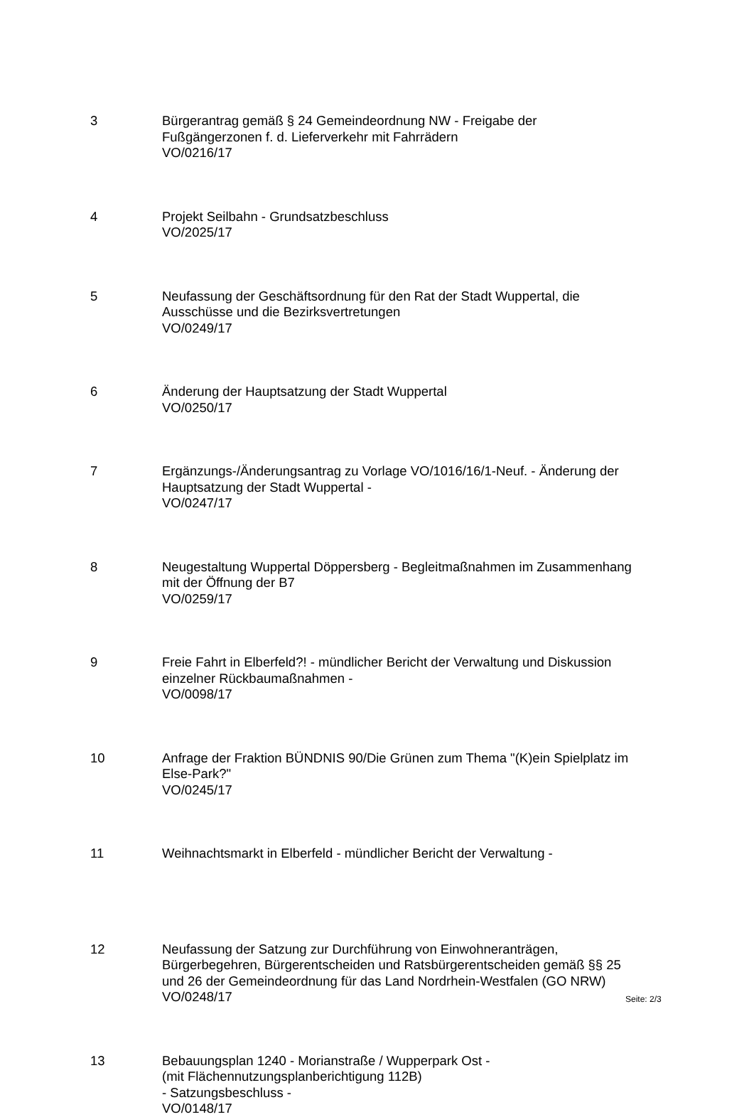3 Bürgerantrag gemäß § 24 Gemeindeordnung NW - Freigabe der
Fußgängerzonen f. d. Lieferverkehr mit Fahrrädern
VO/0216/17
4 Projekt Seilbahn - Grundsatzbeschluss
VO/2025/17
5 Neufassung der Geschäftsordnung für den Rat der Stadt Wuppertal, die
Ausschüsse und die Bezirksvertretungen
VO/0249/17
6 Änderung der Hauptsatzung der Stadt Wuppertal
VO/0250/17
7 Ergänzungs-/Änderungsantrag zu Vorlage VO/1016/16/1-Neuf. - Änderung der
Hauptsatzung der Stadt Wuppertal -
VO/0247/17
8 Neugestaltung Wuppertal Döppersberg - Begleitmaßnahmen im Zusammenhang
mit der Öffnung der B7
VO/0259/17
9 Freie Fahrt in Elberfeld?! - mündlicher Bericht der Verwaltung und Diskussion
einzelner Rückbaumaßnahmen -
VO/0098/17
10 Anfrage der Fraktion BÜNDNIS 90/Die Grünen zum Thema "(K)ein Spielplatz im
Else-Park?"
VO/0245/17
11 Weihnachtsmarkt in Elberfeld - mündlicher Bericht der Verwaltung -
12 Neufassung der Satzung zur Durchführung von Einwohneranträgen,
Bürgerbegehren, Bürgerentscheiden und Ratsbürgerentscheiden gemäß §§ 25
und 26 der Gemeindeordnung für das Land Nordrhein-Westfalen (GO NRW)
VO/0248/17
13 Bebauungsplan 1240 - Morianstraße / Wupperpark Ost -
(mit Flächennutzungsplanberichtigung 112B)
- Satzungsbeschluss -
VO/0148/17
Seite: 2/3